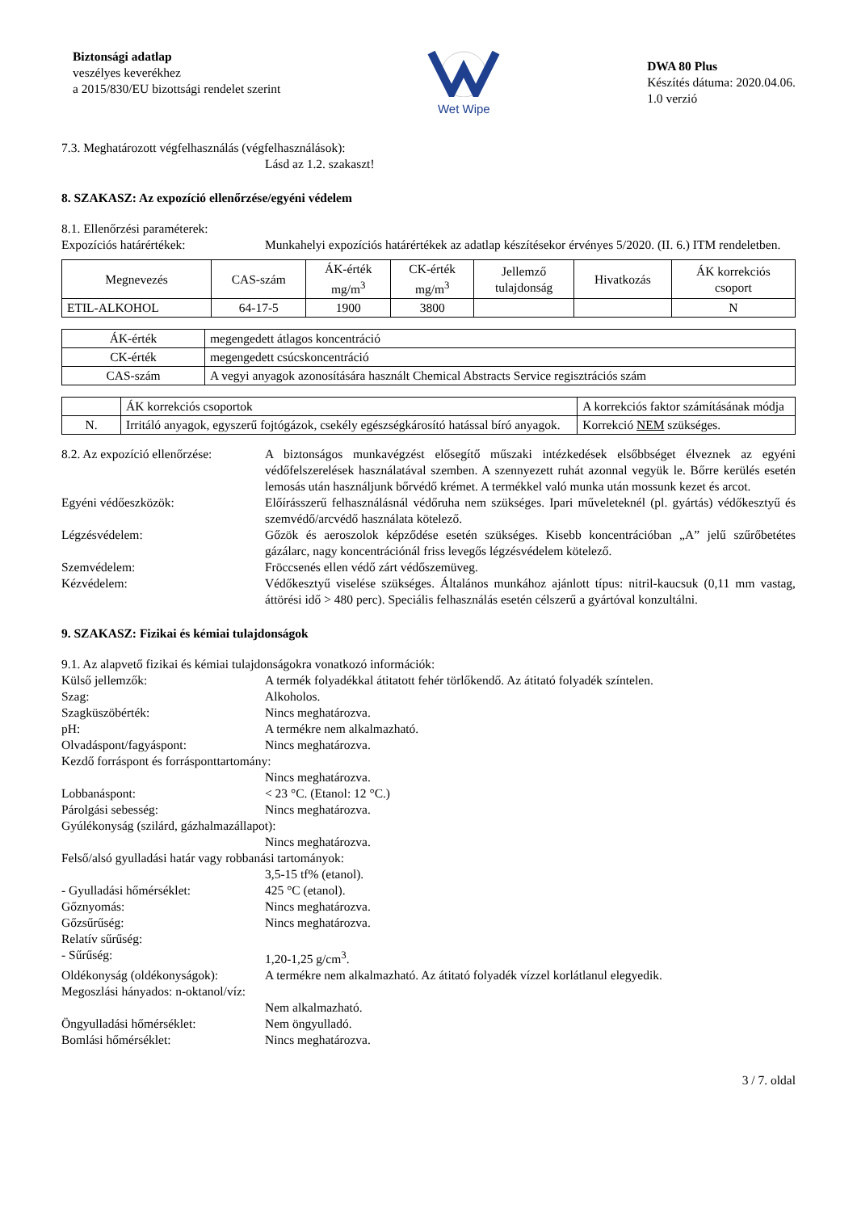Biztonsági adatlap
veszélyes keverékhez
a 2015/830/EU bizottsági rendelet szerint
Wet Wipe
DWA 80 Plus
Készítés dátuma: 2020.04.06.
1.0 verzió
7.3. Meghatározott végfelhasználás (végfelhasználások):
Lásd az 1.2. szakaszt!
8. SZAKASZ: Az expozíció ellenőrzése/egyéni védelem
8.1. Ellenőrzési paraméterek:
Expozíciós határértékek: Munkahelyi expozíciós határértékek az adatlap készítésekor érvényes 5/2020. (II. 6.) ITM rendeletben.
| Megnevezés | CAS-szám | ÁK-érték mg/m<sup>3</sup> | CK-érték mg/m<sup>3</sup> | Jellemző tulajdonság | Hivatkozás | ÁK korrekciós csoport |
| --- | --- | --- | --- | --- | --- | --- |
| ETIL-ALKOHOL | 64-17-5 | 1900 | 3800 | | | N |
| ÁK-érték | megengedett átlagos koncentráció |
| CK-érték | megengedett csúcskoncentráció |
| CAS-szám | A vegyi anyagok azonosítására használt Chemical Abstracts Service regisztrációs szám |
| | ÁK korrekciós csoportok | A korrekciós faktor számításának módja |
| N. | Irritáló anyagok, egyszerű fojtógázok, csekély egészségkárosító hatással bíró anyagok. | Korrekció NEM szükséges. |
8.2. Az expozíció ellenőrzése:
A biztonságos munkavégzést elősegítő műszaki intézkedések elsőbbséget élveznek az egyéni védőfelszerelések használatával szemben. A szennyezett ruhát azonnal vegyük le. Bőrre kerülés esetén lemosás után használjunk bőrvédő krémet. A termékkel való munka után mossunk kezet és arcot.
Egyéni védőeszközök: Előírásszerű felhasználásnál védőruha nem szükséges. Ipari műveleteknél (pl. gyártás) védőkesztyű és szemvédő/arcvédő használata kötelező.
Légzésvédelem: Gőzök és aeroszolok képződése esetén szükséges. Kisebb koncentrációban „A” jelű szűrőbetétes gázálarc, nagy koncentrációnál friss levegős légzésvédelem kötelező.
Szemvédelem: Fröccsenés ellen védő zárt védőszemüveg.
Kézvédelem: Védőkesztyű viselése szükséges. Általános munkához ajánlott típus: nitril-kaucsuk (0,11 mm vastag, áttörési idő > 480 perc). Speciális felhasználás esetén célszerű a gyártóval konzultálni.
9. SZAKASZ: Fizikai és kémiai tulajdonságok
9.1. Az alapvető fizikai és kémiai tulajdonságokra vonatkozó információk:
Külső jellemzők: A termék folyadékkal átitatott fehér törlőkendő. Az átitató folyadék színtelen.
Szag: Alkoholos.
Szagküszöbérték: Nincs meghatározva.
pH: A termékre nem alkalmazható.
Olvadáspont/fagyáspont: Nincs meghatározva.
Kezdő forráspont és forrásponttartomány:
Nincs meghatározva.
Lobbanáspont: < 23 °C. (Etanol: 12 °C.)
Párolgási sebesség: Nincs meghatározva.
Gyúlékonyság (szilárd, gázhalmazállapot):
Nincs meghatározva.
Felső/alsó gyulladási határ vagy robbanási tartományok:
3,5-15 tf% (etanol).
- Gyulladási hőmérséklet: 425 °C (etanol).
Gőznyomás: Nincs meghatározva.
Gőzsűrűség: Nincs meghatározva.
Relatív sűrűség:
- Sűrűség: 1,20-1,25 g/cm<sup>3</sup>.
Oldékonyság (oldékonyságok):
A termékre nem alkalmazható. Az átitató folyadék vízzel korlátlanul elegyedik.
Megoszlási hányados: n-oktanol/víz:
Nem alkalmazható.
Öngyulladási hőmérséklet: Nem öngyulladó.
Bomlási hőmérséklet: Nincs meghatározva.
3 / 7. oldal